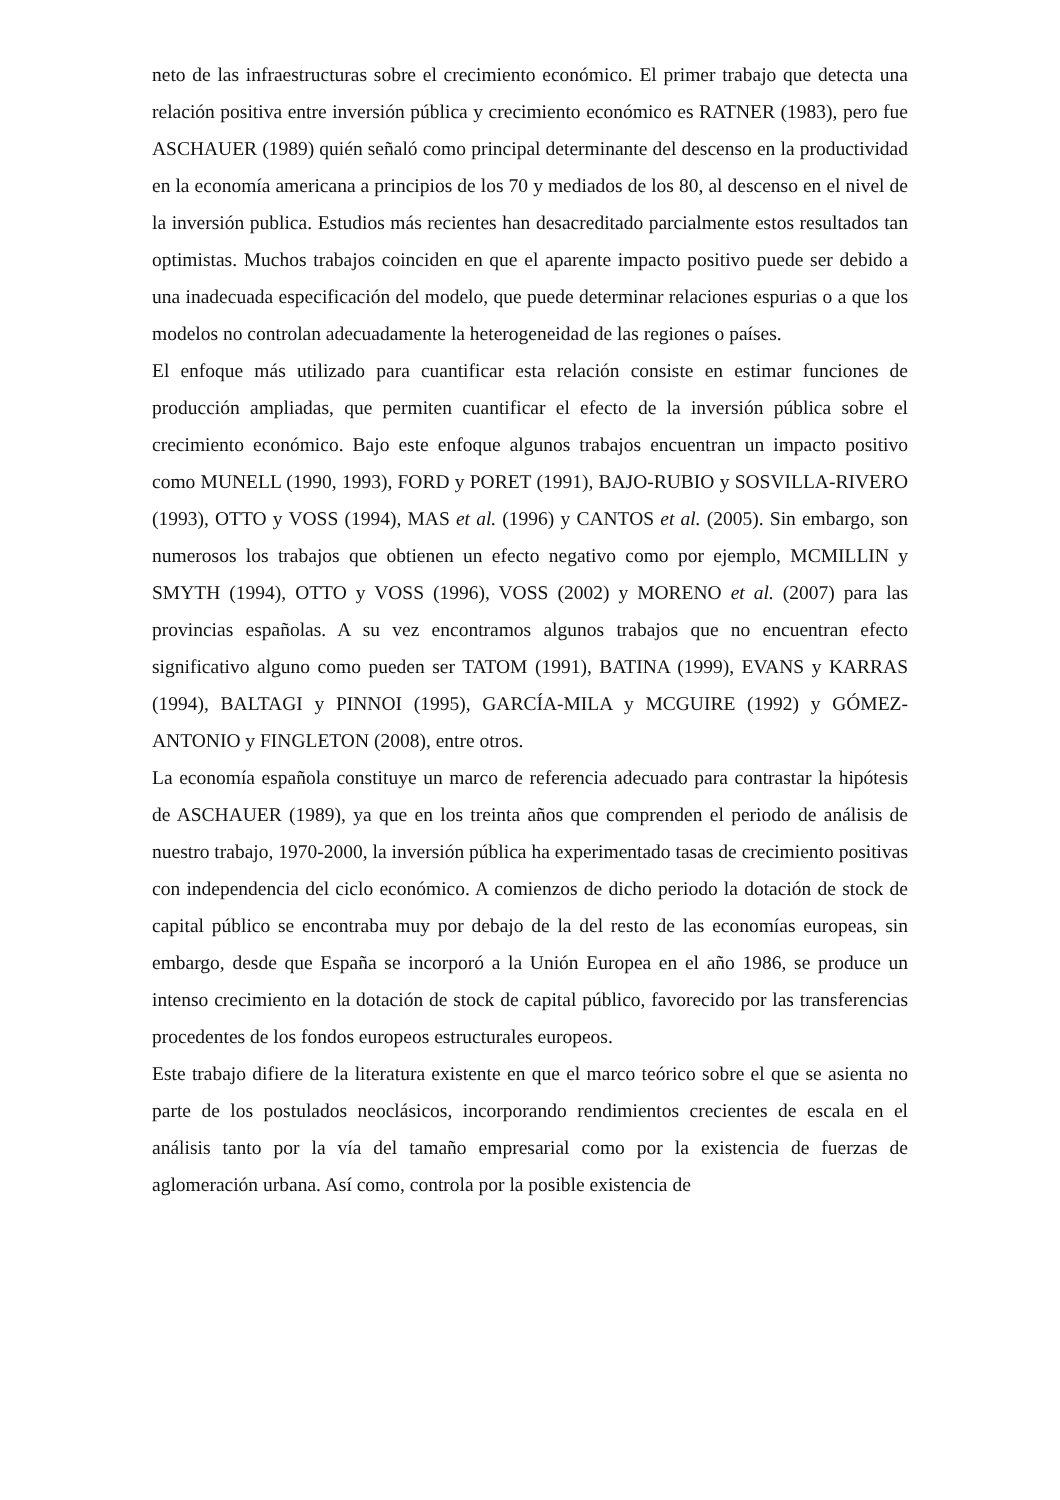neto de las infraestructuras sobre el crecimiento económico. El primer trabajo que detecta una relación positiva entre inversión pública y crecimiento económico es RATNER (1983), pero fue ASCHAUER (1989) quién señaló como principal determinante del descenso en la productividad en la economía americana a principios de los 70 y mediados de los 80, al descenso en el nivel de la inversión publica. Estudios más recientes han desacreditado parcialmente estos resultados tan optimistas. Muchos trabajos coinciden en que el aparente impacto positivo puede ser debido a una inadecuada especificación del modelo, que puede determinar relaciones espurias o a que los modelos no controlan adecuadamente la heterogeneidad de las regiones o países.
El enfoque más utilizado para cuantificar esta relación consiste en estimar funciones de producción ampliadas, que permiten cuantificar el efecto de la inversión pública sobre el crecimiento económico. Bajo este enfoque algunos trabajos encuentran un impacto positivo como MUNELL (1990, 1993), FORD y PORET (1991), BAJO-RUBIO y SOSVILLA-RIVERO (1993), OTTO y VOSS (1994), MAS et al. (1996) y CANTOS et al. (2005). Sin embargo, son numerosos los trabajos que obtienen un efecto negativo como por ejemplo, MCMILLIN y SMYTH (1994), OTTO y VOSS (1996), VOSS (2002) y MORENO et al. (2007) para las provincias españolas. A su vez encontramos algunos trabajos que no encuentran efecto significativo alguno como pueden ser TATOM (1991), BATINA (1999), EVANS y KARRAS (1994), BALTAGI y PINNOI (1995), GARCÍA-MILA y MCGUIRE (1992) y GÓMEZ-ANTONIO y FINGLETON (2008), entre otros.
La economía española constituye un marco de referencia adecuado para contrastar la hipótesis de ASCHAUER (1989), ya que en los treinta años que comprenden el periodo de análisis de nuestro trabajo, 1970-2000, la inversión pública ha experimentado tasas de crecimiento positivas con independencia del ciclo económico. A comienzos de dicho periodo la dotación de stock de capital público se encontraba muy por debajo de la del resto de las economías europeas, sin embargo, desde que España se incorporó a la Unión Europea en el año 1986, se produce un intenso crecimiento en la dotación de stock de capital público, favorecido por las transferencias procedentes de los fondos europeos estructurales europeos.
Este trabajo difiere de la literatura existente en que el marco teórico sobre el que se asienta no parte de los postulados neoclásicos, incorporando rendimientos crecientes de escala en el análisis tanto por la vía del tamaño empresarial como por la existencia de fuerzas de aglomeración urbana. Así como, controla por la posible existencia de